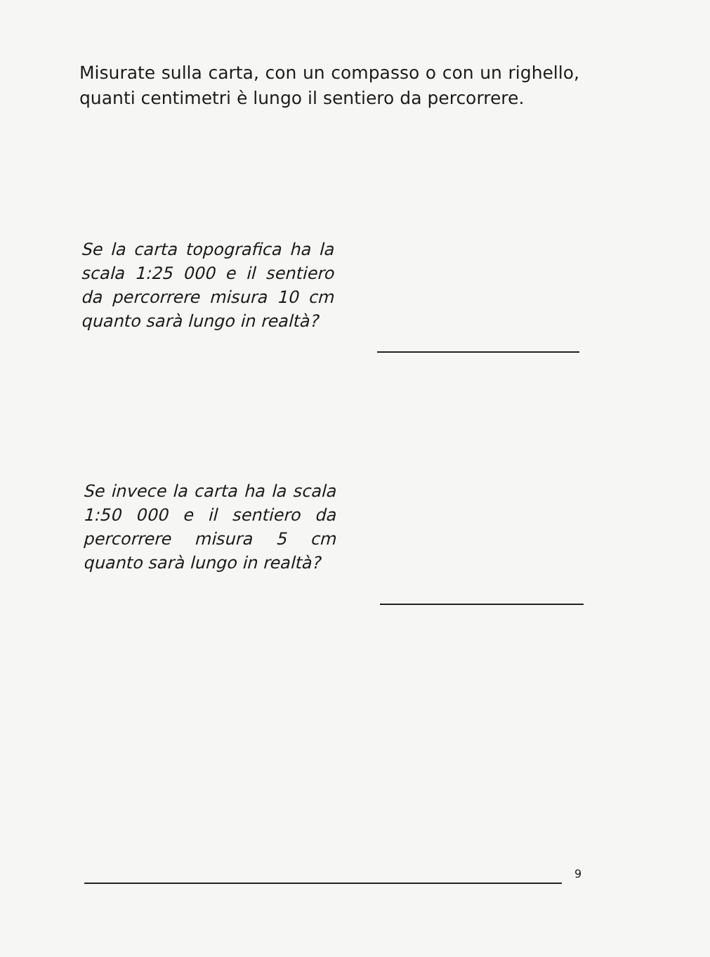Misurate sulla carta, con un compasso o con un righello, quanti centimetri è lungo il sentiero da percorrere.
Se la carta topografica ha la scala 1:25 000 e il sentiero da percorrere misura 10 cm quanto sarà lungo in realtà?
Se invece la carta ha la scala 1:50 000 e il sentiero da percorrere misura 5 cm quanto sarà lungo in realtà?
9